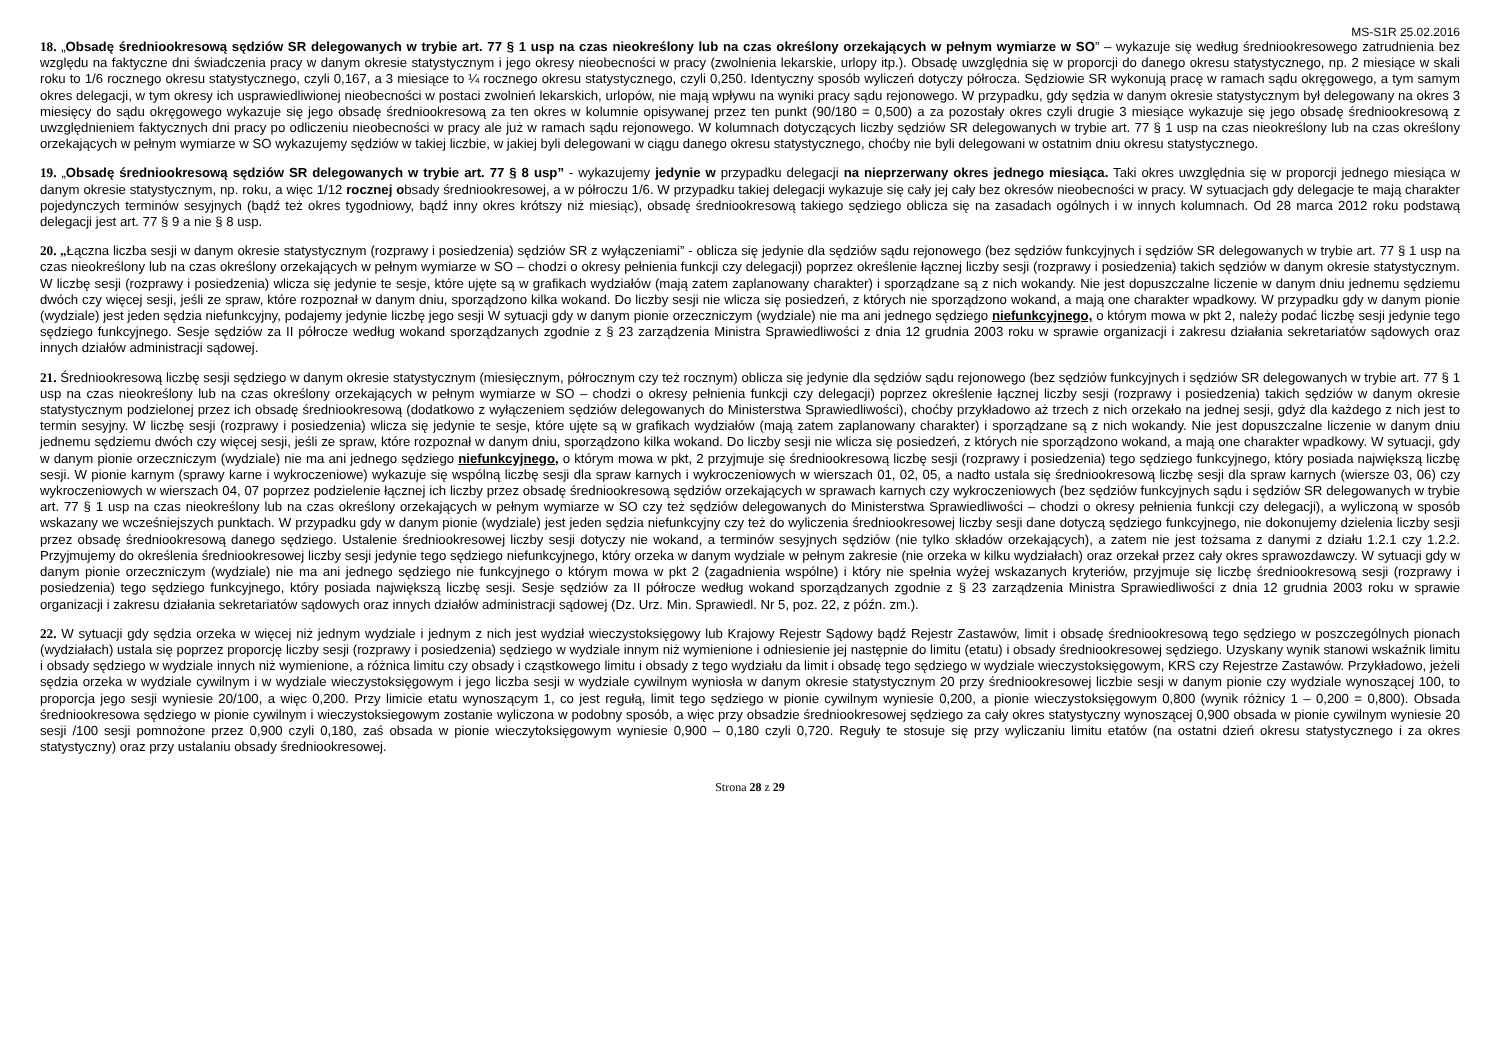MS-S1R 25.02.2016
18. „Obsadę średniookresową sędziów SR delegowanych w trybie art. 77 § 1 usp na czas nieokreślony lub na czas określony orzekających w pełnym wymiarze w SO” – wykazuje się według średniookresowego zatrudnienia bez względu na faktyczne dni świadczenia pracy w danym okresie statystycznym i jego okresy nieobecności w pracy (zwolnienia lekarskie, urlopy itp.). Obsadę uwzględnia się w proporcji do danego okresu statystycznego, np. 2 miesiące w skali roku to 1/6 rocznego okresu statystycznego, czyli 0,167, a 3 miesiące to ¼ rocznego okresu statystycznego, czyli 0,250. Identyczny sposób wyliczeń dotyczy półrocza. Sędziowie SR wykonują pracę w ramach sądu okręgowego, a tym samym okres delegacji, w tym okresy ich usprawiedliwionej nieobecności w postaci zwolnień lekarskich, urlopów, nie mają wpływu na wyniki pracy sądu rejonowego. W przypadku, gdy sędzia w danym okresie statystycznym był delegowany na okres 3 miesięcy do sądu okręgowego wykazuje się jego obsadę średniookresową za ten okres w kolumnie opisywanej przez ten punkt (90/180 = 0,500) a za pozostały okres czyli drugie 3 miesiące wykazuje się jego obsadę średniookresową z uwzględnieniem faktycznych dni pracy po odliczeniu nieobecności w pracy ale już w ramach sądu rejonowego. W kolumnach dotyczących liczby sędziów SR delegowanych w trybie art. 77 § 1 usp na czas nieokreślony lub na czas określony orzekających w pełnym wymiarze w SO wykazujemy sędziów w takiej liczbie, w jakiej byli delegowani w ciągu danego okresu statystycznego, choćby nie byli delegowani w ostatnim dniu okresu statystycznego.
19. „Obsadę średniookresową sędziów SR delegowanych w trybie art. 77 § 8 usp” - wykazujemy jedynie w przypadku delegacji na nieprzerwany okres jednego miesiąca. Taki okres uwzględnia się w proporcji jednego miesiąca w danym okresie statystycznym, np. roku, a więc 1/12 rocznej obsady średniookresowej, a w półroczu 1/6. W przypadku takiej delegacji wykazuje się cały jej cały bez okresów nieobecności w pracy. W sytuacjach gdy delegacje te mają charakter pojedynczych terminów sesyjnych (bądź też okres tygodniowy, bądź inny okres krótszy niż miesiąc), obsadę średniookresową takiego sędziego oblicza się na zasadach ogólnych i w innych kolumnach. Od 28 marca 2012 roku podstawą delegacji jest art. 77 § 9 a nie § 8 usp.
20. „Łączna liczba sesji w danym okresie statystycznym (rozprawy i posiedzenia) sędziów SR z wyłączeniami” - oblicza się jedynie dla sędziów sądu rejonowego (bez sędziów funkcyjnych i sędziów SR delegowanych w trybie art. 77 § 1 usp na czas nieokreślony lub na czas określony orzekających w pełnym wymiarze w SO – chodzi o okresy pełnienia funkcji czy delegacji) poprzez określenie łącznej liczby sesji (rozprawy i posiedzenia) takich sędziów w danym okresie statystycznym. W liczbę sesji (rozprawy i posiedzenia) wlicza się jedynie te sesje, które ujęte są w grafikach wydziałów (mają zatem zaplanowany charakter) i sporządzane są z nich wokandy. Nie jest dopuszczalne liczenie w danym dniu jednemu sędziemu dwóch czy więcej sesji, jeśli ze spraw, które rozpoznał w danym dniu, sporządzono kilka wokand. Do liczby sesji nie wlicza się posiedzeń, z których nie sporządzono wokand, a mają one charakter wpadkowy. W przypadku gdy w danym pionie (wydziale) jest jeden sędzia niefunkcyjny, podajemy jedynie liczbę jego sesji W sytuacji gdy w danym pionie orzeczniczym (wydziale) nie ma ani jednego sędziego niefunkcyjnego, o którym mowa w pkt 2, należy podać liczbę sesji jedynie tego sędziego funkcyjnego. Sesje sędziów za II półrocze według wokand sporządzanych zgodnie z § 23 zarządzenia Ministra Sprawiedliwości z dnia 12 grudnia 2003 roku w sprawie organizacji i zakresu działania sekretariatów sądowych oraz innych działów administracji sądowej.
21. Średniookresową liczbę sesji sędziego w danym okresie statystycznym (miesięcznym, półrocznym czy też rocznym) oblicza się jedynie dla sędziów sądu rejonowego (bez sędziów funkcyjnych i sędziów SR delegowanych w trybie art. 77 § 1 usp na czas nieokreślony lub na czas określony orzekających w pełnym wymiarze w SO – chodzi o okresy pełnienia funkcji czy delegacji) poprzez określenie łącznej liczby sesji (rozprawy i posiedzenia) takich sędziów w danym okresie statystycznym podzielonej przez ich obsadę średniookresową (dodatkowo z wyłączeniem sędziów delegowanych do Ministerstwa Sprawiedliwości), choćby przykładowo aż trzech z nich orzekało na jednej sesji, gdyż dla każdego z nich jest to termin sesyjny. W liczbę sesji (rozprawy i posiedzenia) wlicza się jedynie te sesje, które ujęte są w grafikach wydziałów (mają zatem zaplanowany charakter) i sporządzane są z nich wokandy. Nie jest dopuszczalne liczenie w danym dniu jednemu sędziemu dwóch czy więcej sesji, jeśli ze spraw, które rozpoznał w danym dniu, sporządzono kilka wokand. Do liczby sesji nie wlicza się posiedzeń, z których nie sporządzono wokand, a mają one charakter wpadkowy. W sytuacji, gdy w danym pionie orzeczniczym (wydziale) nie ma ani jednego sędziego niefunkcyjnego, o którym mowa w pkt, 2 przyjmuje się średniookresową liczbę sesji (rozprawy i posiedzenia) tego sędziego funkcyjnego, który posiada największą liczbę sesji. W pionie karnym (sprawy karne i wykroczeniowe) wykazuje się wspólną liczbę sesji dla spraw karnych i wykroczeniowych w wierszach 01, 02, 05, a nadto ustala się średniookresową liczbę sesji dla spraw karnych (wiersze 03, 06) czy wykroczeniowych w wierszach 04, 07 poprzez podzielenie łącznej ich liczby przez obsadę średniookresową sędziów orzekających w sprawach karnych czy wykroczeniowych (bez sędziów funkcyjnych sądu i sędziów SR delegowanych w trybie art. 77 § 1 usp na czas nieokreślony lub na czas określony orzekających w pełnym wymiarze w SO czy też sędziów delegowanych do Ministerstwa Sprawiedliwości – chodzi o okresy pełnienia funkcji czy delegacji), a wyliczoną w sposób wskazany we wcześniejszych punktach. W przypadku gdy w danym pionie (wydziale) jest jeden sędzia niefunkcyjny czy też do wyliczenia średniookresowej liczby sesji dane dotyczą sędziego funkcyjnego, nie dokonujemy dzielenia liczby sesji przez obsadę średniookresową danego sędziego. Ustalenie średniookresowej liczby sesji dotyczy nie wokand, a terminów sesyjnych sędziów (nie tylko składów orzekających), a zatem nie jest tożsama z danymi z działu 1.2.1 czy 1.2.2. Przyjmujemy do określenia średniookresowej liczby sesji jedynie tego sędziego niefunkcyjnego, który orzeka w danym wydziale w pełnym zakresie (nie orzeka w kilku wydziałach) oraz orzekał przez cały okres sprawozdawczy. W sytuacji gdy w danym pionie orzeczniczym (wydziale) nie ma ani jednego sędziego nie funkcyjnego o którym mowa w pkt 2 (zagadnienia wspólne) i który nie spełnia wyżej wskazanych kryteriów, przyjmuje się liczbę średniookresową sesji (rozprawy i posiedzenia) tego sędziego funkcyjnego, który posiada największą liczbę sesji. Sesje sędziów za II półrocze według wokand sporządzanych zgodnie z § 23 zarządzenia Ministra Sprawiedliwości z dnia 12 grudnia 2003 roku w sprawie organizacji i zakresu działania sekretariatów sądowych oraz innych działów administracji sądowej (Dz. Urz. Min. Sprawiedl. Nr 5, poz. 22, z późn. zm.).
22. W sytuacji gdy sędzia orzeka w więcej niż jednym wydziale i jednym z nich jest wydział wieczystoksięgowy lub Krajowy Rejestr Sądowy bądź Rejestr Zastawów, limit i obsadę średniookresową tego sędziego w poszczególnych pionach (wydziałach) ustala się poprzez proporcję liczby sesji (rozprawy i posiedzenia) sędziego w wydziale innym niż wymienione i odniesienie jej następnie do limitu (etatu) i obsady średniookresowej sędziego. Uzyskany wynik stanowi wskaźnik limitu i obsady sędziego w wydziale innych niż wymienione, a różnica limitu czy obsady i cząstkowego limitu i obsady z tego wydziału da limit i obsadę tego sędziego w wydziale wieczystoksięgowym, KRS czy Rejestrze Zastawów. Przykładowo, jeżeli sędzia orzeka w wydziale cywilnym i w wydziale wieczystoksięgowym i jego liczba sesji w wydziale cywilnym wyniosła w danym okresie statystycznym 20 przy średniookresowej liczbie sesji w danym pionie czy wydziale wynoszącej 100, to proporcja jego sesji wyniesie 20/100, a więc 0,200. Przy limicie etatu wynoszącym 1, co jest regułą, limit tego sędziego w pionie cywilnym wyniesie 0,200, a pionie wieczystoksięgowym 0,800 (wynik różnicy 1 – 0,200 = 0,800). Obsada średniookresowa sędziego w pionie cywilnym i wieczystoksiegowym zostanie wyliczona w podobny sposób, a więc przy obsadzie średniookresowej sędziego za cały okres statystyczny wynoszącej 0,900 obsada w pionie cywilnym wyniesie 20 sesji /100 sesji pomnożone przez 0,900 czyli 0,180, zaś obsada w pionie wieczytoksięgowym wyniesie 0,900 – 0,180 czyli 0,720. Reguły te stosuje się przy wyliczaniu limitu etatów (na ostatni dzień okresu statystycznego i za okres statystyczny) oraz przy ustalaniu obsady średniookresowej.
Strona 28 z 29